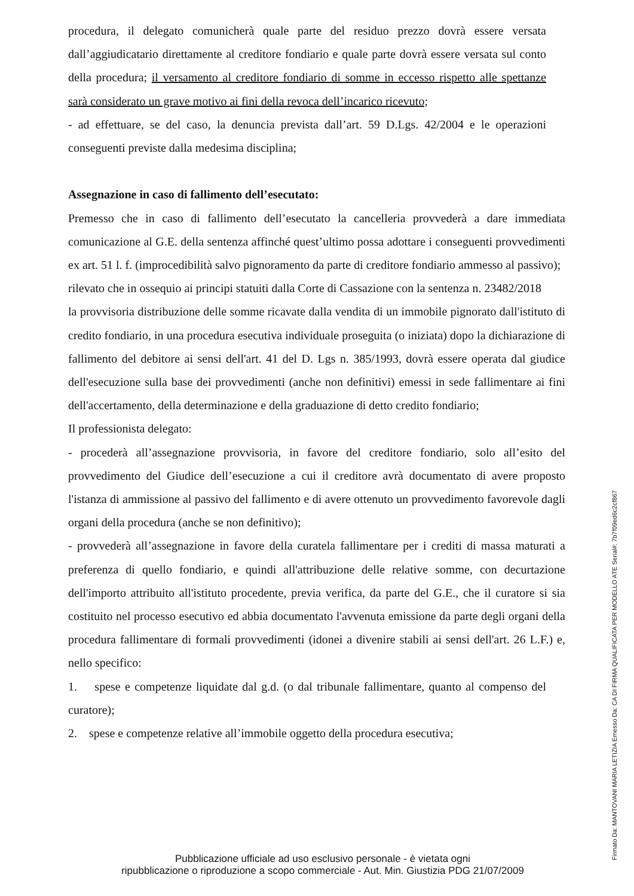procedura, il delegato comunicherà quale parte del residuo prezzo dovrà essere versata dall’aggiudicatario direttamente al creditore fondiario e quale parte dovrà essere versata sul conto della procedura; il versamento al creditore fondiario di somme in eccesso rispetto alle spettanze sarà considerato un grave motivo ai fini della revoca dell’incarico ricevuto;
- ad effettuare, se del caso, la denuncia prevista dall’art. 59 D.Lgs. 42/2004 e le operazioni conseguenti previste dalla medesima disciplina;
Assegnazione in caso di fallimento dell’esecutato:
Premesso che in caso di fallimento dell’esecutato la cancelleria provvederà a dare immediata comunicazione al G.E. della sentenza affinché quest’ultimo possa adottare i conseguenti provvedimenti ex art. 51 l. f. (improcedibilità salvo pignoramento da parte di creditore fondiario ammesso al passivo);
rilevato che in ossequio ai principi statuiti dalla Corte di Cassazione con la sentenza n. 23482/2018
la provvisoria distribuzione delle somme ricavate dalla vendita di un immobile pignorato dall'istituto di credito fondiario, in una procedura esecutiva individuale proseguita (o iniziata) dopo la dichiarazione di fallimento del debitore ai sensi dell'art. 41 del D. Lgs n. 385/1993, dovrà essere operata dal giudice dell'esecuzione sulla base dei provvedimenti (anche non definitivi) emessi in sede fallimentare ai fini dell'accertamento, della determinazione e della graduazione di detto credito fondiario;
Il professionista delegato:
- procederà all’assegnazione provvisoria, in favore del creditore fondiario, solo all’esito del provvedimento del Giudice dell’esecuzione a cui il creditore avrà documentato di avere proposto l'istanza di ammissione al passivo del fallimento e di avere ottenuto un provvedimento favorevole dagli organi della procedura (anche se non definitivo);
- provvederà all’assegnazione in favore della curatela fallimentare per i crediti di massa maturati a preferenza di quello fondiario, e quindi all'attribuzione delle relative somme, con decurtazione dell'importo attribuito all'istituto procedente, previa verifica, da parte del G.E., che il curatore si sia costituito nel processo esecutivo ed abbia documentato l'avvenuta emissione da parte degli organi della procedura fallimentare di formali provvedimenti (idonei a divenire stabili ai sensi dell'art. 26 L.F.) e, nello specifico:
1. spese e competenze liquidate dal g.d. (o dal tribunale fallimentare, quanto al compenso del curatore);
2. spese e competenze relative all’immobile oggetto della procedura esecutiva;
Pubblicazione ufficiale ad uso esclusivo personale - è vietata ogni
ripubblicazione o riproduzione a scopo commerciale - Aut. Min. Giustizia PDG 21/07/2009
Firmato Da: MANTOVANI MARIA LETIZIA Emesso Da: CA DI FIRMA QUALIFICATA PER MODELLO ATE Serial#: 7b7f09ed6c2cf867